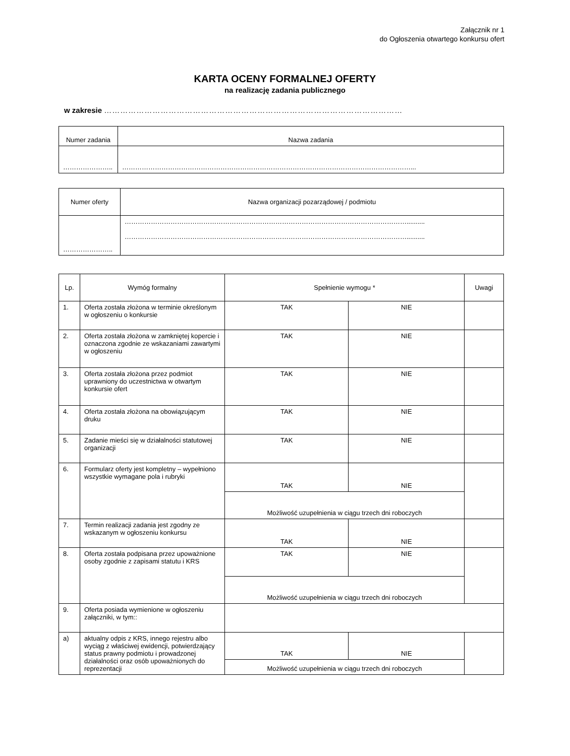Załącznik nr 1
do Ogłoszenia otwartego konkursu ofert
KARTA OCENY FORMALNEJ OFERTY
na realizację zadania publicznego
w zakresie …………………………………………………………………………………………………
| Numer zadania | Nazwa zadania |
| --- | --- |
| ………………….. | ……………………………………………………………………………………………………………………... |
| Numer oferty | Nazwa organizacji pozarządowej / podmiotu |
| --- | --- |
| ………………….. | ………………………………………………………………………………………………………………….......... ………………………………………………………………………………………………………………….......... |
| Lp. | Wymóg formalny | Spełnienie wymogu * | | Uwagi |
| --- | --- | --- | --- | --- |
| 1. | Oferta została złożona w terminie określonym w ogłoszeniu o konkursie | TAK | NIE | |
| 2. | Oferta została złożona w zamkniętej kopercie i oznaczona zgodnie ze wskazaniami zawartymi w ogłoszeniu | TAK | NIE | |
| 3. | Oferta została złożona przez podmiot uprawniony do uczestnictwa w otwartym konkursie ofert | TAK | NIE | |
| 4. | Oferta została złożona na obowiązującym druku | TAK | NIE | |
| 5. | Zadanie mieści się w działalności statutowej organizacji | TAK | NIE | |
| 6. | Formularz oferty jest kompletny – wypełniono wszystkie wymagane pola i rubryki | TAK | NIE | |
| | | Możliwość uzupełnienia w ciągu trzech dni roboczych | | |
| 7. | Termin realizacji zadania jest zgodny ze wskazanym w ogłoszeniu konkursu | TAK | NIE | |
| 8. | Oferta została podpisana przez upoważnione osoby zgodnie z zapisami statutu i KRS | TAK | NIE | |
| | | Możliwość uzupełnienia w ciągu trzech dni roboczych | | |
| 9. | Oferta posiada wymienione w ogłoszeniu załączniki, w tym:: | | | |
| a) | aktualny odpis z KRS, innego rejestru albo wyciąg z właściwej ewidencji, potwierdzający status prawny podmiotu i prowadzonej działalności oraz osób upoważnionych do reprezentacji | TAK | NIE | |
| | | Możliwość uzupełnienia w ciągu trzech dni roboczych | | |